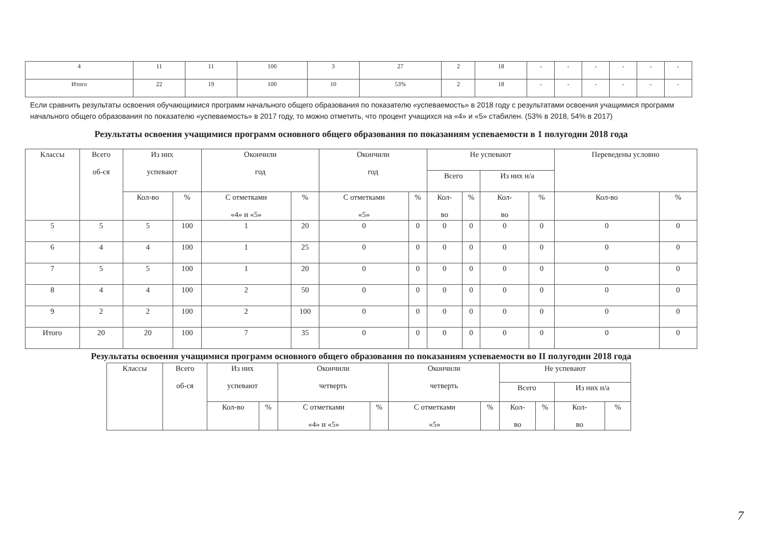| 4 | 11 | 11 | 100 | 3 | 27 | 2 | 18 | - | - | - | - | - | - |
| Итого | 22 | 19 | 100 | 10 | 53% | 2 | 18 | - | - | - | - | - | - |
Если сравнить результаты освоения обучающимися программ начального общего образования по показателю «успеваемость» в 2018 году с результатами освоения учащимися программ начального общего образования по показателю «успеваемость» в 2017 году, то можно отметить, что процент учащихся на «4» и «5» стабилен. (53% в 2018, 54% в 2017)
Результаты освоения учащимися программ основного общего образования по показаниям успеваемости в 1 полугодии 2018 года
| Классы | Всего об-ся | Из них успевают | | Окончили год | | Окончили год | | Не успевают | | | | Переведены условно | |
| --- | --- | --- | --- | --- | --- | --- | --- | --- | --- | --- | --- | --- | --- |
| | | | | | | | | Всего | | Из них н/а | | | |
| | | Кол-во | % | С отметками «4» и «5» | % | С отметками «5» | % | Кол- во | % | Кол- во | % | Кол-во | % |
| 5 | 5 | 5 | 100 | 1 | 20 | 0 | 0 | 0 | 0 | 0 | 0 | 0 | 0 |
| 6 | 4 | 4 | 100 | 1 | 25 | 0 | 0 | 0 | 0 | 0 | 0 | 0 | 0 |
| 7 | 5 | 5 | 100 | 1 | 20 | 0 | 0 | 0 | 0 | 0 | 0 | 0 | 0 |
| 8 | 4 | 4 | 100 | 2 | 50 | 0 | 0 | 0 | 0 | 0 | 0 | 0 | 0 |
| 9 | 2 | 2 | 100 | 2 | 100 | 0 | 0 | 0 | 0 | 0 | 0 | 0 | 0 |
| Итого | 20 | 20 | 100 | 7 | 35 | 0 | 0 | 0 | 0 | 0 | 0 | 0 | 0 |
Результаты освоения учащимися программ основного общего образования по показаниям успеваемости во II полугодии 2018 года
| Классы | Всего об-ся | Из них успевают | | Окончили четверть | | Окончили четверть | | Не успевают | | | |
| --- | --- | --- | --- | --- | --- | --- | --- | --- | --- | --- | --- |
| | | | | | | | | Всего | | Из них н/а | |
| | | Кол-во | % | С отметками «4» и «5» | % | С отметками «5» | % | Кол- во | % | Кол- во | % |
7